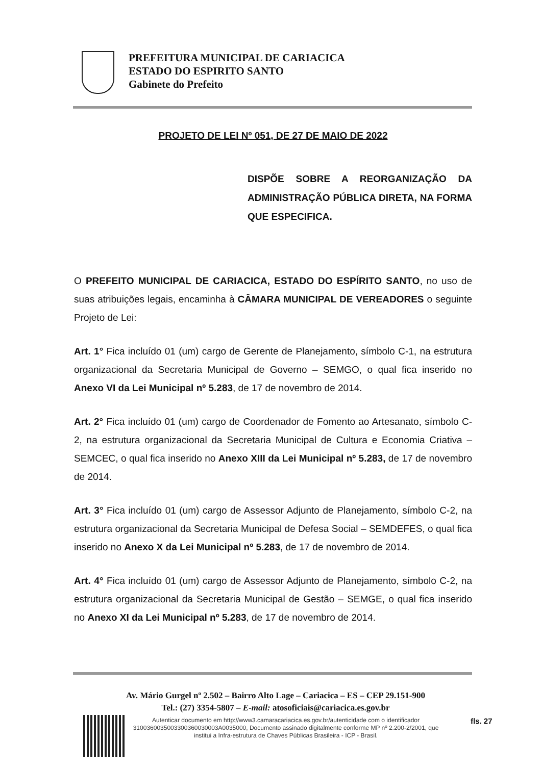PREFEITURA MUNICIPAL DE CARIACICA
ESTADO DO ESPIRITO SANTO
Gabinete do Prefeito
PROJETO DE LEI Nº 051, DE 27 DE MAIO DE 2022
DISPÕE SOBRE A REORGANIZAÇÃO DA ADMINISTRAÇÃO PÚBLICA DIRETA, NA FORMA QUE ESPECIFICA.
O PREFEITO MUNICIPAL DE CARIACICA, ESTADO DO ESPÍRITO SANTO, no uso de suas atribuições legais, encaminha à CÂMARA MUNICIPAL DE VEREADORES o seguinte Projeto de Lei:
Art. 1° Fica incluído 01 (um) cargo de Gerente de Planejamento, símbolo C-1, na estrutura organizacional da Secretaria Municipal de Governo – SEMGO, o qual fica inserido no Anexo VI da Lei Municipal nº 5.283, de 17 de novembro de 2014.
Art. 2° Fica incluído 01 (um) cargo de Coordenador de Fomento ao Artesanato, símbolo C-2, na estrutura organizacional da Secretaria Municipal de Cultura e Economia Criativa – SEMCEC, o qual fica inserido no Anexo XIII da Lei Municipal nº 5.283, de 17 de novembro de 2014.
Art. 3° Fica incluído 01 (um) cargo de Assessor Adjunto de Planejamento, símbolo C-2, na estrutura organizacional da Secretaria Municipal de Defesa Social – SEMDEFES, o qual fica inserido no Anexo X da Lei Municipal nº 5.283, de 17 de novembro de 2014.
Art. 4° Fica incluído 01 (um) cargo de Assessor Adjunto de Planejamento, símbolo C-2, na estrutura organizacional da Secretaria Municipal de Gestão – SEMGE, o qual fica inserido no Anexo XI da Lei Municipal nº 5.283, de 17 de novembro de 2014.
Av. Mário Gurgel nº 2.502 – Bairro Alto Lage – Cariacica – ES – CEP 29.151-900
Tel.: (27) 3354-5807 – E-mail: atosoficiais@cariacica.es.gov.br
Autenticar documento em http://www3.camaracariacica.es.gov.br/autenticidade com o identificador 3100360035003300360030003A0035000, Documento assinado digitalmente conforme MP nº 2.200-2/2001, que institui a Infra-estrutura de Chaves Públicas Brasileira - ICP - Brasil.
fls. 27